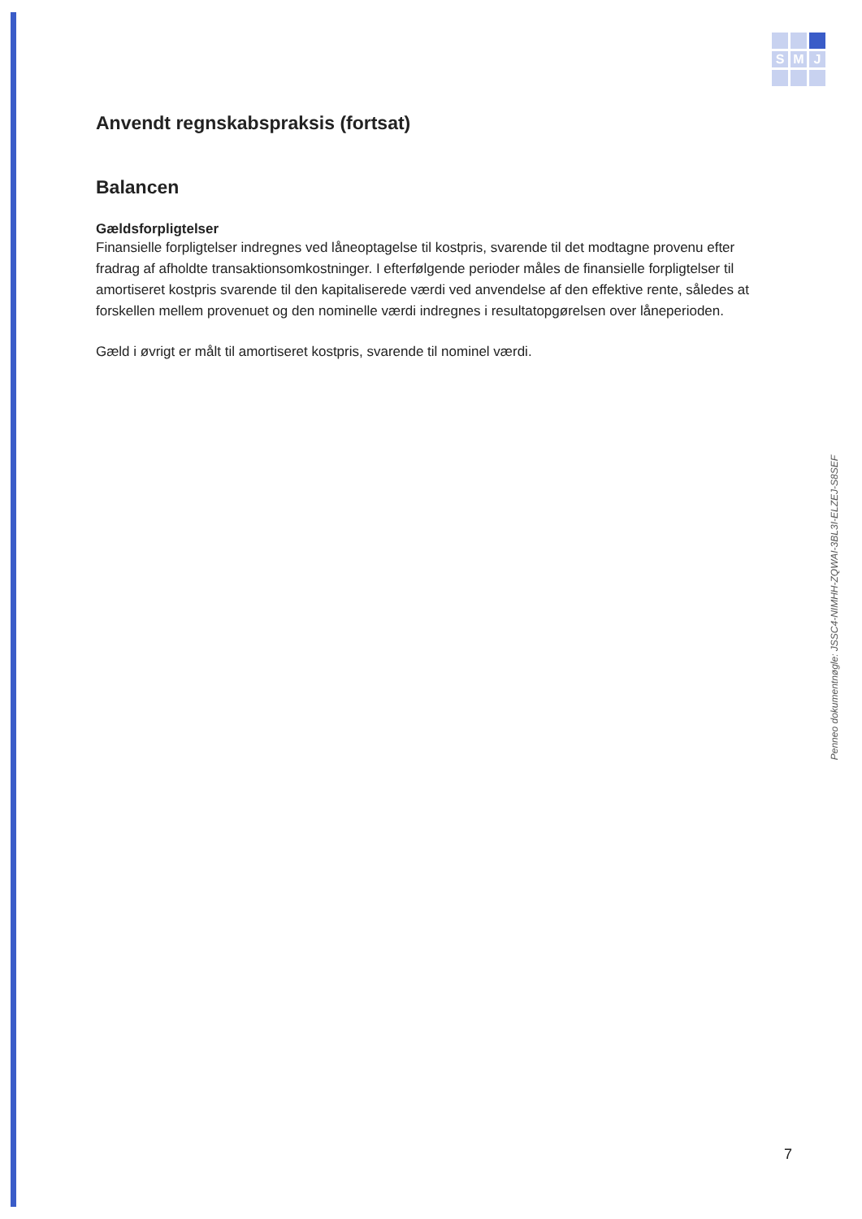S M J
Anvendt regnskabspraksis (fortsat)
Balancen
Gældsforpligtelser
Finansielle forpligtelser indregnes ved låneoptagelse til kostpris, svarende til det modtagne provenu efter fradrag af afholdte transaktionsomkostninger. I efterfølgende perioder måles de finansielle forpligtelser til amortiseret kostpris svarende til den kapitaliserede værdi ved anvendelse af den effektive rente, således at forskellen mellem provenuet og den nominelle værdi indregnes i resultatopgørelsen over låneperioden.
Gæld i øvrigt er målt til amortiseret kostpris, svarende til nominel værdi.
Penneo dokumentnøgle: JSSC4-NIMHH-ZQWAI-3BL3I-ELZEJ-S8SEF
7